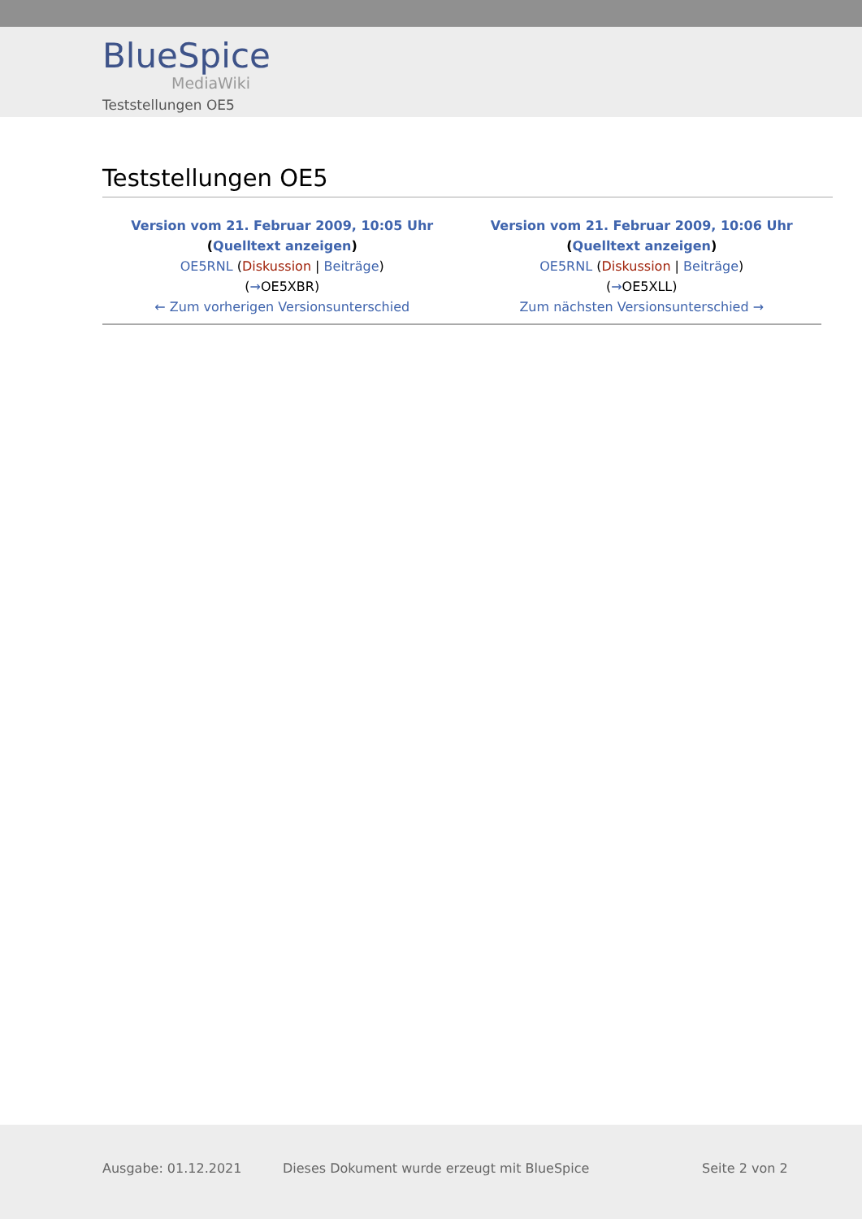BlueSpice
MediaWiki
Teststellungen OE5
Teststellungen OE5
| Version vom 21. Februar 2009, 10:05 Uhr ( Quelltext anzeigen ) OE5RNL ( Diskussion / Beiträge ) ( → OE5XBR) ← Zum vorherigen Versionsunterschied | Version vom 21. Februar 2009, 10:06 Uhr ( Quelltext anzeigen ) OE5RNL ( Diskussion / Beiträge ) ( → OE5XLL) Zum nächsten Versionsunterschied → |
Ausgabe: 01.12.2021 Dieses Dokument wurde erzeugt mit BlueSpice Seite 2 von 2